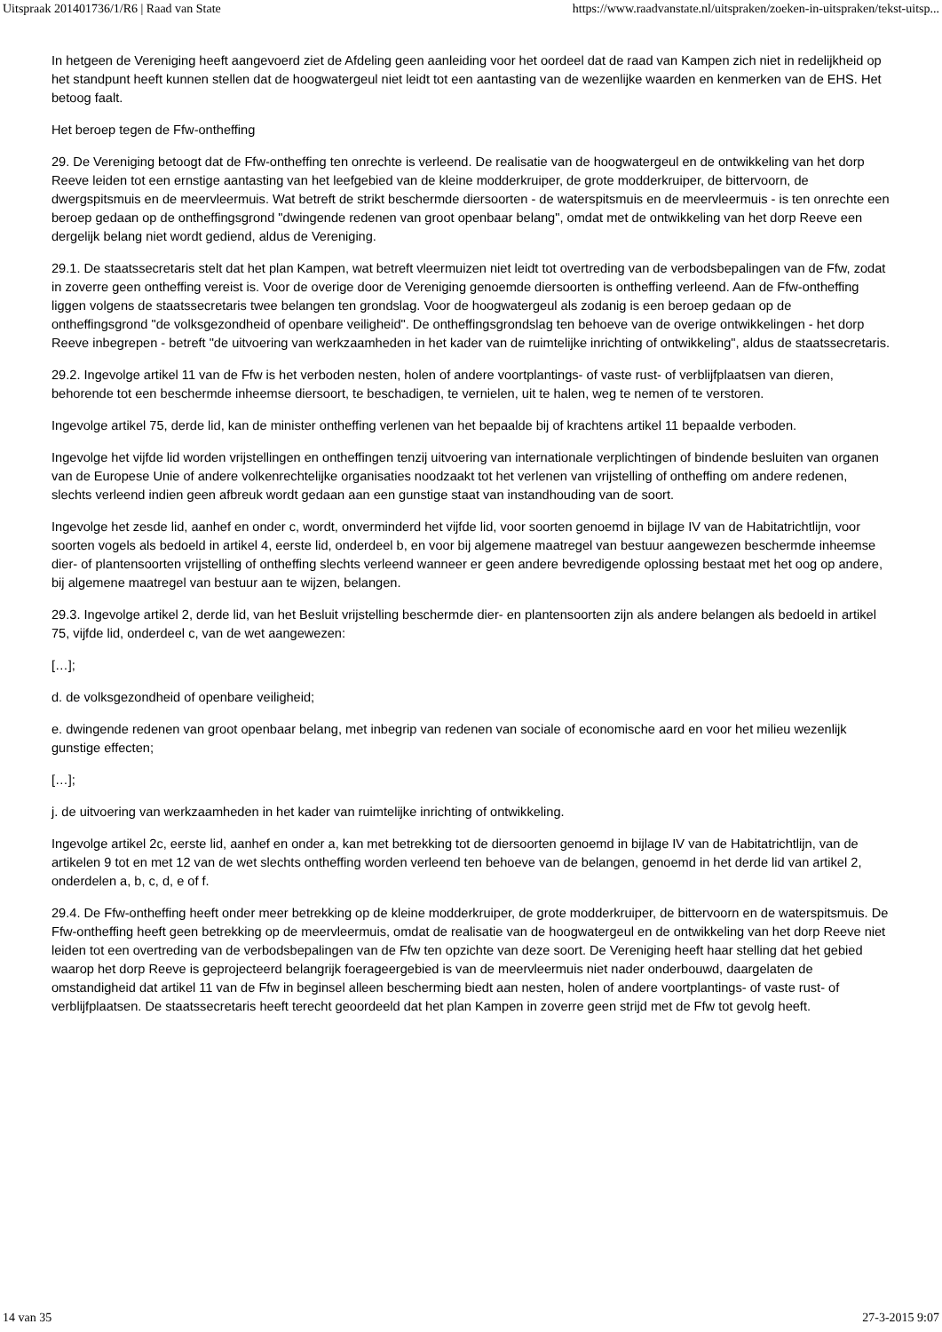Uitspraak 201401736/1/R6 | Raad van State https://www.raadvanstate.nl/uitspraken/zoeken-in-uitspraken/tekst-uitsp...
In hetgeen de Vereniging heeft aangevoerd ziet de Afdeling geen aanleiding voor het oordeel dat de raad van Kampen zich niet in redelijkheid op het standpunt heeft kunnen stellen dat de hoogwatergeul niet leidt tot een aantasting van de wezenlijke waarden en kenmerken van de EHS. Het betoog faalt.
Het beroep tegen de Ffw-ontheffing
29. De Vereniging betoogt dat de Ffw-ontheffing ten onrechte is verleend. De realisatie van de hoogwatergeul en de ontwikkeling van het dorp Reeve leiden tot een ernstige aantasting van het leefgebied van de kleine modderkruiper, de grote modderkruiper, de bittervoorn, de dwergspitsmuis en de meervleermuis. Wat betreft de strikt beschermde diersoorten - de waterspitsmuis en de meervleermuis - is ten onrechte een beroep gedaan op de ontheffingsgrond "dwingende redenen van groot openbaar belang", omdat met de ontwikkeling van het dorp Reeve een dergelijk belang niet wordt gediend, aldus de Vereniging.
29.1. De staatssecretaris stelt dat het plan Kampen, wat betreft vleermuizen niet leidt tot overtreding van de verbodsbepalingen van de Ffw, zodat in zoverre geen ontheffing vereist is. Voor de overige door de Vereniging genoemde diersoorten is ontheffing verleend. Aan de Ffw-ontheffing liggen volgens de staatssecretaris twee belangen ten grondslag. Voor de hoogwatergeul als zodanig is een beroep gedaan op de ontheffingsgrond "de volksgezondheid of openbare veiligheid". De ontheffingsgrondslag ten behoeve van de overige ontwikkelingen - het dorp Reeve inbegrepen - betreft "de uitvoering van werkzaamheden in het kader van de ruimtelijke inrichting of ontwikkeling", aldus de staatssecretaris.
29.2. Ingevolge artikel 11 van de Ffw is het verboden nesten, holen of andere voortplantings- of vaste rust- of verblijfplaatsen van dieren, behorende tot een beschermde inheemse diersoort, te beschadigen, te vernielen, uit te halen, weg te nemen of te verstoren.
Ingevolge artikel 75, derde lid, kan de minister ontheffing verlenen van het bepaalde bij of krachtens artikel 11 bepaalde verboden.
Ingevolge het vijfde lid worden vrijstellingen en ontheffingen tenzij uitvoering van internationale verplichtingen of bindende besluiten van organen van de Europese Unie of andere volkenrechtelijke organisaties noodzaakt tot het verlenen van vrijstelling of ontheffing om andere redenen, slechts verleend indien geen afbreuk wordt gedaan aan een gunstige staat van instandhouding van de soort.
Ingevolge het zesde lid, aanhef en onder c, wordt, onverminderd het vijfde lid, voor soorten genoemd in bijlage IV van de Habitatrichtlijn, voor soorten vogels als bedoeld in artikel 4, eerste lid, onderdeel b, en voor bij algemene maatregel van bestuur aangewezen beschermde inheemse dier- of plantensoorten vrijstelling of ontheffing slechts verleend wanneer er geen andere bevredigende oplossing bestaat met het oog op andere, bij algemene maatregel van bestuur aan te wijzen, belangen.
29.3. Ingevolge artikel 2, derde lid, van het Besluit vrijstelling beschermde dier- en plantensoorten zijn als andere belangen als bedoeld in artikel 75, vijfde lid, onderdeel c, van de wet aangewezen:
[…];
d. de volksgezondheid of openbare veiligheid;
e. dwingende redenen van groot openbaar belang, met inbegrip van redenen van sociale of economische aard en voor het milieu wezenlijk gunstige effecten;
[…];
j. de uitvoering van werkzaamheden in het kader van ruimtelijke inrichting of ontwikkeling.
Ingevolge artikel 2c, eerste lid, aanhef en onder a, kan met betrekking tot de diersoorten genoemd in bijlage IV van de Habitatrichtlijn, van de artikelen 9 tot en met 12 van de wet slechts ontheffing worden verleend ten behoeve van de belangen, genoemd in het derde lid van artikel 2, onderdelen a, b, c, d, e of f.
29.4. De Ffw-ontheffing heeft onder meer betrekking op de kleine modderkruiper, de grote modderkruiper, de bittervoorn en de waterspitsmuis. De Ffw-ontheffing heeft geen betrekking op de meervleermuis, omdat de realisatie van de hoogwatergeul en de ontwikkeling van het dorp Reeve niet leiden tot een overtreding van de verbodsbepalingen van de Ffw ten opzichte van deze soort. De Vereniging heeft haar stelling dat het gebied waarop het dorp Reeve is geprojecteerd belangrijk foerageergebied is van de meervleermuis niet nader onderbouwd, daargelaten de omstandigheid dat artikel 11 van de Ffw in beginsel alleen bescherming biedt aan nesten, holen of andere voortplantings- of vaste rust- of verblijfplaatsen. De staatssecretaris heeft terecht geoordeeld dat het plan Kampen in zoverre geen strijd met de Ffw tot gevolg heeft.
14 van 35 27-3-2015 9:07